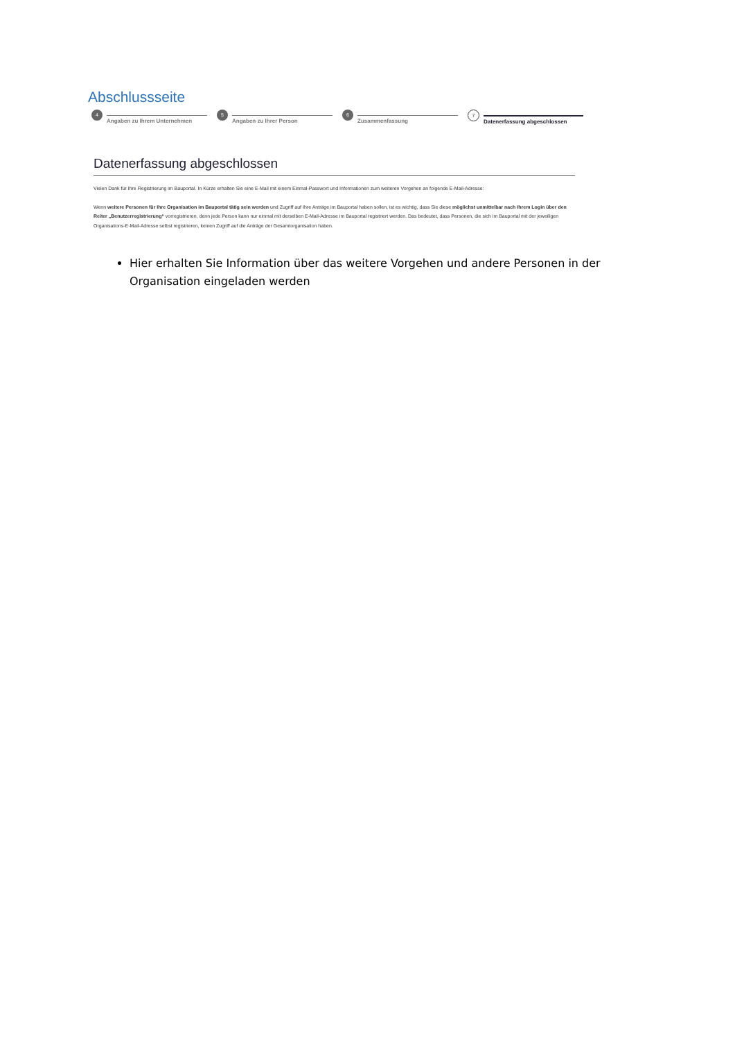Abschlussseite
4
Angaben zu Ihrem Unternehmen
5
Angaben zu Ihrer Person
6
Zusammenfassung
7
Datenerfassung abgeschlossen
Datenerfassung abgeschlossen
Vielen Dank für Ihre Registrierung im Bauportal. In Kürze erhalten Sie eine E-Mail mit einem Einmal-Passwort und Informationen zum weiteren Vorgehen an folgende E-Mail-Adresse:
Wenn weitere Personen für Ihre Organisation im Bauportal tätig sein werden und Zugriff auf Ihre Anträge im Bauportal haben sollen, ist es wichtig, dass Sie diese möglichst unmittelbar nach Ihrem Login über den Reiter „Benutzerregistrierung“ vorregistrieren, denn jede Person kann nur einmal mit derselben E-Mail-Adresse im Bauportal registriert werden. Das bedeutet, dass Personen, die sich im Bauportal mit der jeweiligen Organisations-E-Mail-Adresse selbst registrieren, keinen Zugriff auf die Anträge der Gesamtorganisation haben.
Hier erhalten Sie Information über das weitere Vorgehen und andere Personen in der Organisation eingeladen werden